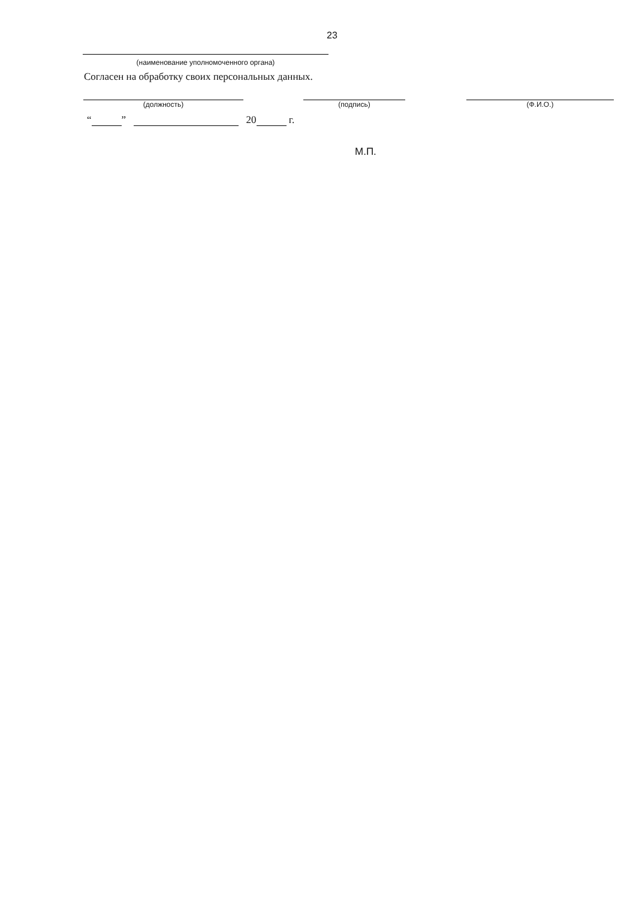23
(наименование уполномоченного органа)
Согласен на обработку своих персональных данных.
(должность) (подпись) (Ф.И.О.)
“ ” 20 г.
М.П.